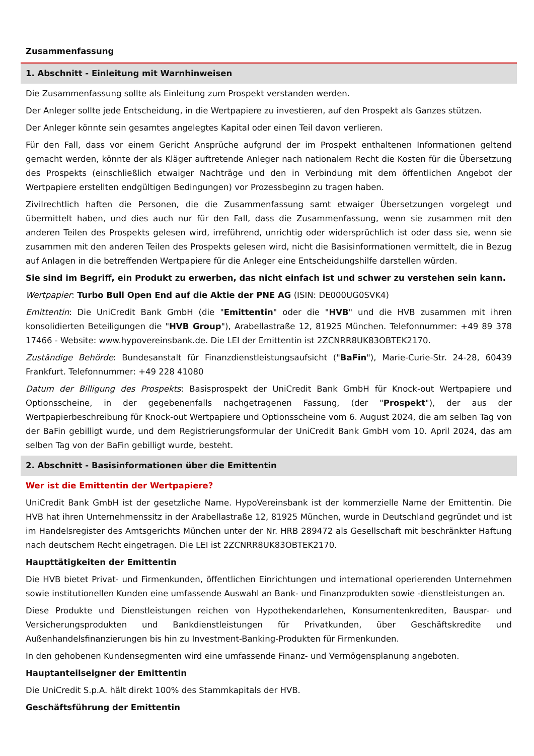Zusammenfassung
1. Abschnitt - Einleitung mit Warnhinweisen
Die Zusammenfassung sollte als Einleitung zum Prospekt verstanden werden.
Der Anleger sollte jede Entscheidung, in die Wertpapiere zu investieren, auf den Prospekt als Ganzes stützen.
Der Anleger könnte sein gesamtes angelegtes Kapital oder einen Teil davon verlieren.
Für den Fall, dass vor einem Gericht Ansprüche aufgrund der im Prospekt enthaltenen Informationen geltend gemacht werden, könnte der als Kläger auftretende Anleger nach nationalem Recht die Kosten für die Übersetzung des Prospekts (einschließlich etwaiger Nachträge und den in Verbindung mit dem öffentlichen Angebot der Wertpapiere erstellten endgültigen Bedingungen) vor Prozessbeginn zu tragen haben.
Zivilrechtlich haften die Personen, die die Zusammenfassung samt etwaiger Übersetzungen vorgelegt und übermittelt haben, und dies auch nur für den Fall, dass die Zusammenfassung, wenn sie zusammen mit den anderen Teilen des Prospekts gelesen wird, irreführend, unrichtig oder widersprüchlich ist oder dass sie, wenn sie zusammen mit den anderen Teilen des Prospekts gelesen wird, nicht die Basisinformationen vermittelt, die in Bezug auf Anlagen in die betreffenden Wertpapiere für die Anleger eine Entscheidungshilfe darstellen würden.
Sie sind im Begriff, ein Produkt zu erwerben, das nicht einfach ist und schwer zu verstehen sein kann.
Wertpapier: Turbo Bull Open End auf die Aktie der PNE AG (ISIN: DE000UG0SVK4)
Emittentin: Die UniCredit Bank GmbH (die "Emittentin" oder die "HVB" und die HVB zusammen mit ihren konsolidierten Beteiligungen die "HVB Group"), Arabellastraße 12, 81925 München. Telefonnummer: +49 89 378 17466 - Website: www.hypovereinsbank.de. Die LEI der Emittentin ist 2ZCNRR8UK83OBTEK2170.
Zuständige Behörde: Bundesanstalt für Finanzdienstleistungsaufsicht ("BaFin"), Marie-Curie-Str. 24-28, 60439 Frankfurt. Telefonnummer: +49 228 41080
Datum der Billigung des Prospekts: Basisprospekt der UniCredit Bank GmbH für Knock-out Wertpapiere und Optionsscheine, in der gegebenenfalls nachgetragenen Fassung, (der "Prospekt"), der aus der Wertpapierbeschreibung für Knock-out Wertpapiere und Optionsscheine vom 6. August 2024, die am selben Tag von der BaFin gebilligt wurde, und dem Registrierungsformular der UniCredit Bank GmbH vom 10. April 2024, das am selben Tag von der BaFin gebilligt wurde, besteht.
2. Abschnitt - Basisinformationen über die Emittentin
Wer ist die Emittentin der Wertpapiere?
UniCredit Bank GmbH ist der gesetzliche Name. HypoVereinsbank ist der kommerzielle Name der Emittentin. Die HVB hat ihren Unternehmenssitz in der Arabellastraße 12, 81925 München, wurde in Deutschland gegründet und ist im Handelsregister des Amtsgerichts München unter der Nr. HRB 289472 als Gesellschaft mit beschränkter Haftung nach deutschem Recht eingetragen. Die LEI ist 2ZCNRR8UK83OBTEK2170.
Haupttätigkeiten der Emittentin
Die HVB bietet Privat- und Firmenkunden, öffentlichen Einrichtungen und international operierenden Unternehmen sowie institutionellen Kunden eine umfassende Auswahl an Bank- und Finanzprodukten sowie -dienstleistungen an.
Diese Produkte und Dienstleistungen reichen von Hypothekendarlehen, Konsumentenkrediten, Bauspar- und Versicherungsprodukten und Bankdienstleistungen für Privatkunden, über Geschäftskredite und Außenhandelsfinanzierungen bis hin zu Investment-Banking-Produkten für Firmenkunden.
In den gehobenen Kundensegmenten wird eine umfassende Finanz- und Vermögensplanung angeboten.
Hauptanteilseigner der Emittentin
Die UniCredit S.p.A. hält direkt 100% des Stammkapitals der HVB.
Geschäftsführung der Emittentin